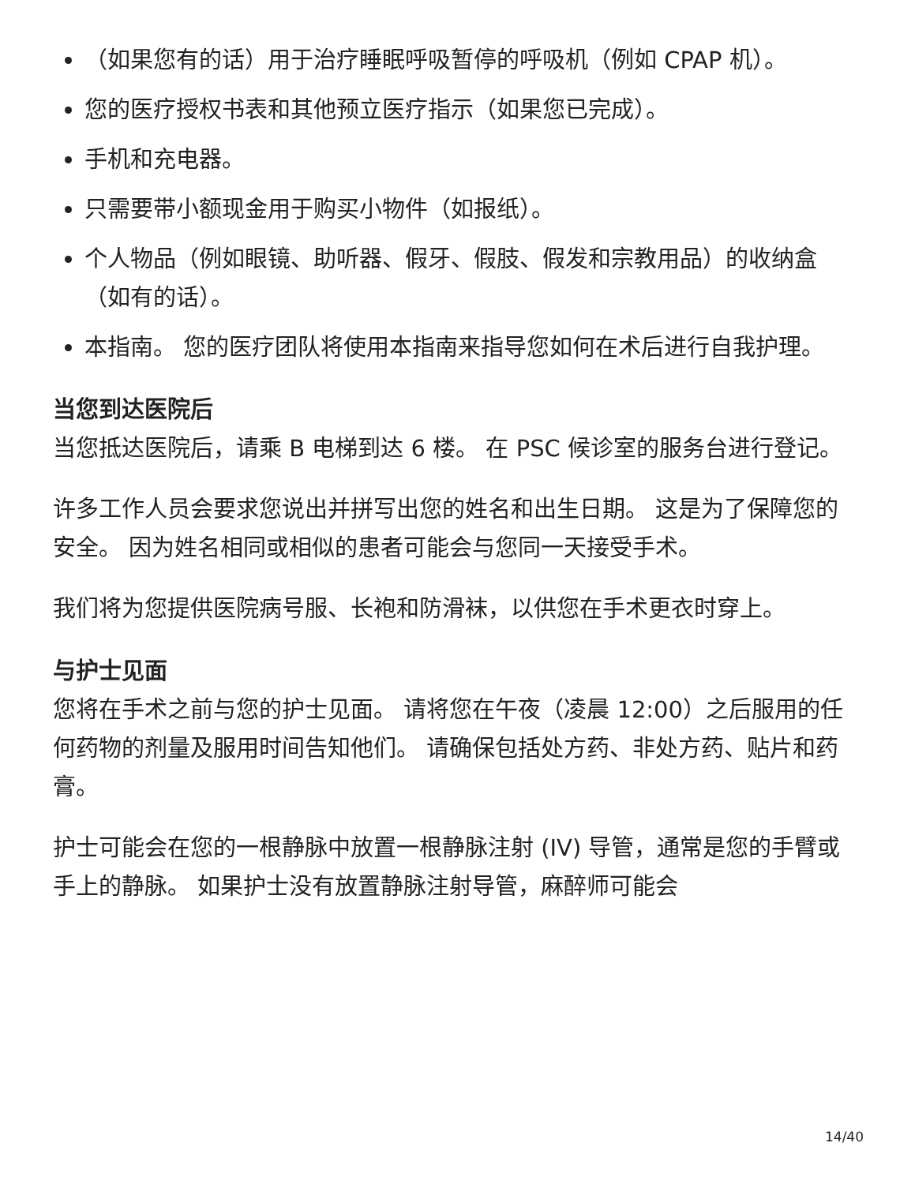（如果您有的话）用于治疗睡眠呼吸暂停的呼吸机（例如 CPAP 机）。
您的医疗授权书表和其他预立医疗指示（如果您已完成）。
手机和充电器。
只需要带小额现金用于购买小物件（如报纸）。
个人物品（例如眼镜、助听器、假牙、假肢、假发和宗教用品）的收纳盒（如有的话）。
本指南。 您的医疗团队将使用本指南来指导您如何在术后进行自我护理。
当您到达医院后
当您抵达医院后，请乘 B 电梯到达 6 楼。 在 PSC 候诊室的服务台进行登记。
许多工作人员会要求您说出并拼写出您的姓名和出生日期。 这是为了保障您的安全。 因为姓名相同或相似的患者可能会与您同一天接受手术。
我们将为您提供医院病号服、长袍和防滑袜，以供您在手术更衣时穿上。
与护士见面
您将在手术之前与您的护士见面。 请将您在午夜（凌晨 12:00）之后服用的任何药物的剂量及服用时间告知他们。 请确保包括处方药、非处方药、贴片和药膏。
护士可能会在您的一根静脉中放置一根静脉注射 (IV) 导管，通常是您的手臂或手上的静脉。 如果护士没有放置静脉注射导管，麻醉师可能会
14/40